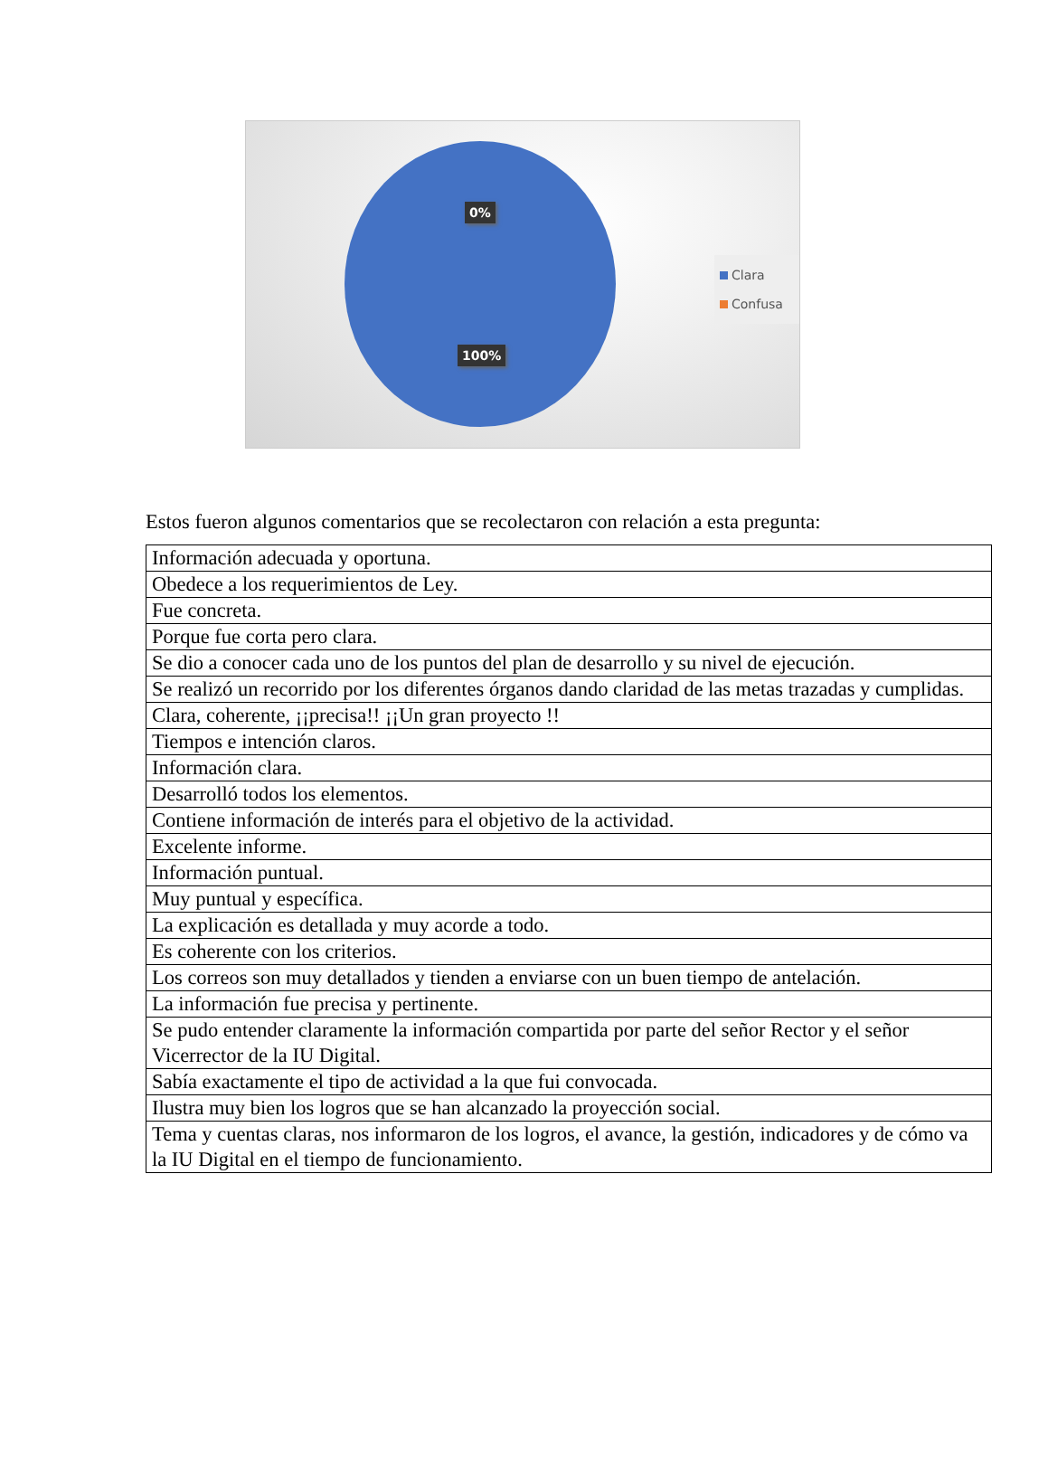0%
100%
Clara
Confusa
Estos fueron algunos comentarios que se recolectaron con relación a esta pregunta:
| Información adecuada y oportuna. |
| Obedece a los requerimientos de Ley. |
| Fue concreta. |
| Porque fue corta pero clara. |
| Se dio a conocer cada uno de los puntos del plan de desarrollo y su nivel de ejecución. |
| Se realizó un recorrido por los diferentes órganos dando claridad de las metas trazadas y cumplidas. |
| Clara, coherente, ¡¡precisa!! ¡¡Un gran proyecto !! |
| Tiempos e intención claros. |
| Información clara. |
| Desarrolló todos los elementos. |
| Contiene información de interés para el objetivo de la actividad. |
| Excelente informe. |
| Información puntual. |
| Muy puntual y específica. |
| La explicación es detallada y muy acorde a todo. |
| Es coherente con los criterios. |
| Los correos son muy detallados y tienden a enviarse con un buen tiempo de antelación. |
| La información fue precisa y pertinente. |
| Se pudo entender claramente la información compartida por parte del señor Rector y el señor Vicerrector de la IU Digital. |
| Sabía exactamente el tipo de actividad a la que fui convocada. |
| Ilustra muy bien los logros que se han alcanzado la proyección social. |
| Tema y cuentas claras, nos informaron de los logros, el avance, la gestión, indicadores y de cómo va la IU Digital en el tiempo de funcionamiento. |